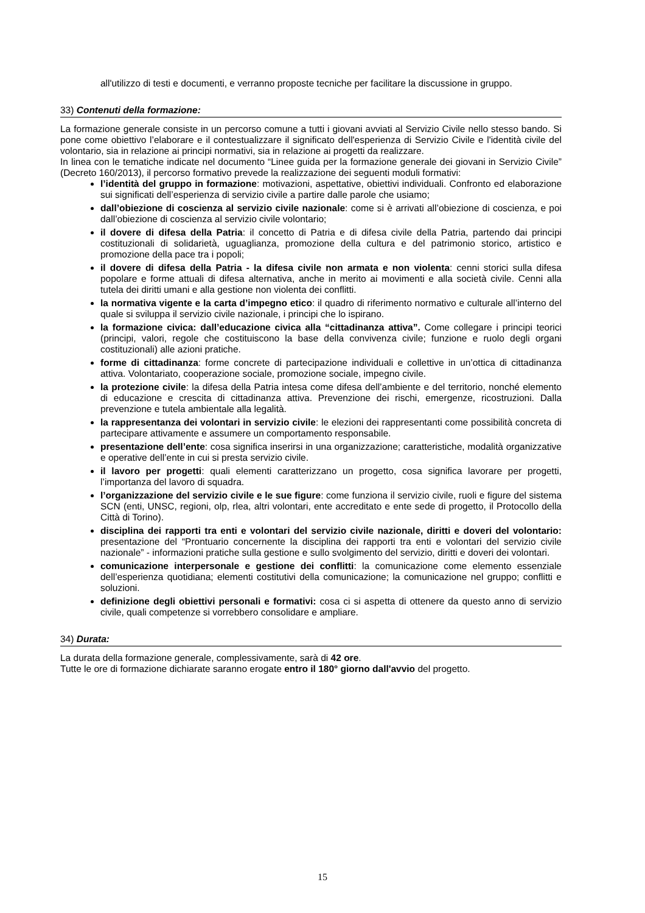all'utilizzo di testi e documenti, e verranno proposte tecniche per facilitare la discussione in gruppo.
33) Contenuti della formazione:
La formazione generale consiste in un percorso comune a tutti i giovani avviati al Servizio Civile nello stesso bando. Si pone come obiettivo l’elaborare e il contestualizzare il significato dell'esperienza di Servizio Civile e l'identità civile del volontario, sia in relazione ai principi normativi, sia in relazione ai progetti da realizzare.
In linea con le tematiche indicate nel documento “Linee guida per la formazione generale dei giovani in Servizio Civile” (Decreto 160/2013), il percorso formativo prevede la realizzazione dei seguenti moduli formativi:
l’identità del gruppo in formazione: motivazioni, aspettative, obiettivi individuali. Confronto ed elaborazione sui significati dell’esperienza di servizio civile a partire dalle parole che usiamo;
dall’obiezione di coscienza al servizio civile nazionale: come si è arrivati all’obiezione di coscienza, e poi dall’obiezione di coscienza al servizio civile volontario;
il dovere di difesa della Patria: il concetto di Patria e di difesa civile della Patria, partendo dai principi costituzionali di solidarietà, uguaglianza, promozione della cultura e del patrimonio storico, artistico e promozione della pace tra i popoli;
il dovere di difesa della Patria - la difesa civile non armata e non violenta: cenni storici sulla difesa popolare e forme attuali di difesa alternativa, anche in merito ai movimenti e alla società civile. Cenni alla tutela dei diritti umani e alla gestione non violenta dei conflitti.
la normativa vigente e la carta d’impegno etico: il quadro di riferimento normativo e culturale all’interno del quale si sviluppa il servizio civile nazionale, i principi che lo ispirano.
la formazione civica: dall’educazione civica alla “cittadinanza attiva”. Come collegare i principi teorici (principi, valori, regole che costituiscono la base della convivenza civile; funzione e ruolo degli organi costituzionali) alle azioni pratiche.
forme di cittadinanza: forme concrete di partecipazione individuali e collettive in un’ottica di cittadinanza attiva. Volontariato, cooperazione sociale, promozione sociale, impegno civile.
la protezione civile: la difesa della Patria intesa come difesa dell’ambiente e del territorio, nonché elemento di educazione e crescita di cittadinanza attiva. Prevenzione dei rischi, emergenze, ricostruzioni. Dalla prevenzione e tutela ambientale alla legalità.
la rappresentanza dei volontari in servizio civile: le elezioni dei rappresentanti come possibilità concreta di partecipare attivamente e assumere un comportamento responsabile.
presentazione dell’ente: cosa significa inserirsi in una organizzazione; caratteristiche, modalità organizzative e operative dell’ente in cui si presta servizio civile.
il lavoro per progetti: quali elementi caratterizzano un progetto, cosa significa lavorare per progetti, l’importanza del lavoro di squadra.
l’organizzazione del servizio civile e le sue figure: come funziona il servizio civile, ruoli e figure del sistema SCN (enti, UNSC, regioni, olp, rlea, altri volontari, ente accreditato e ente sede di progetto, il Protocollo della Città di Torino).
disciplina dei rapporti tra enti e volontari del servizio civile nazionale, diritti e doveri del volontario: presentazione del “Prontuario concernente la disciplina dei rapporti tra enti e volontari del servizio civile nazionale” - informazioni pratiche sulla gestione e sullo svolgimento del servizio, diritti e doveri dei volontari.
comunicazione interpersonale e gestione dei conflitti: la comunicazione come elemento essenziale dell’esperienza quotidiana; elementi costitutivi della comunicazione; la comunicazione nel gruppo; conflitti e soluzioni.
definizione degli obiettivi personali e formativi: cosa ci si aspetta di ottenere da questo anno di servizio civile, quali competenze si vorrebbero consolidare e ampliare.
34) Durata:
La durata della formazione generale, complessivamente, sarà di 42 ore.
Tutte le ore di formazione dichiarate saranno erogate entro il 180° giorno dall'avvio del progetto.
15